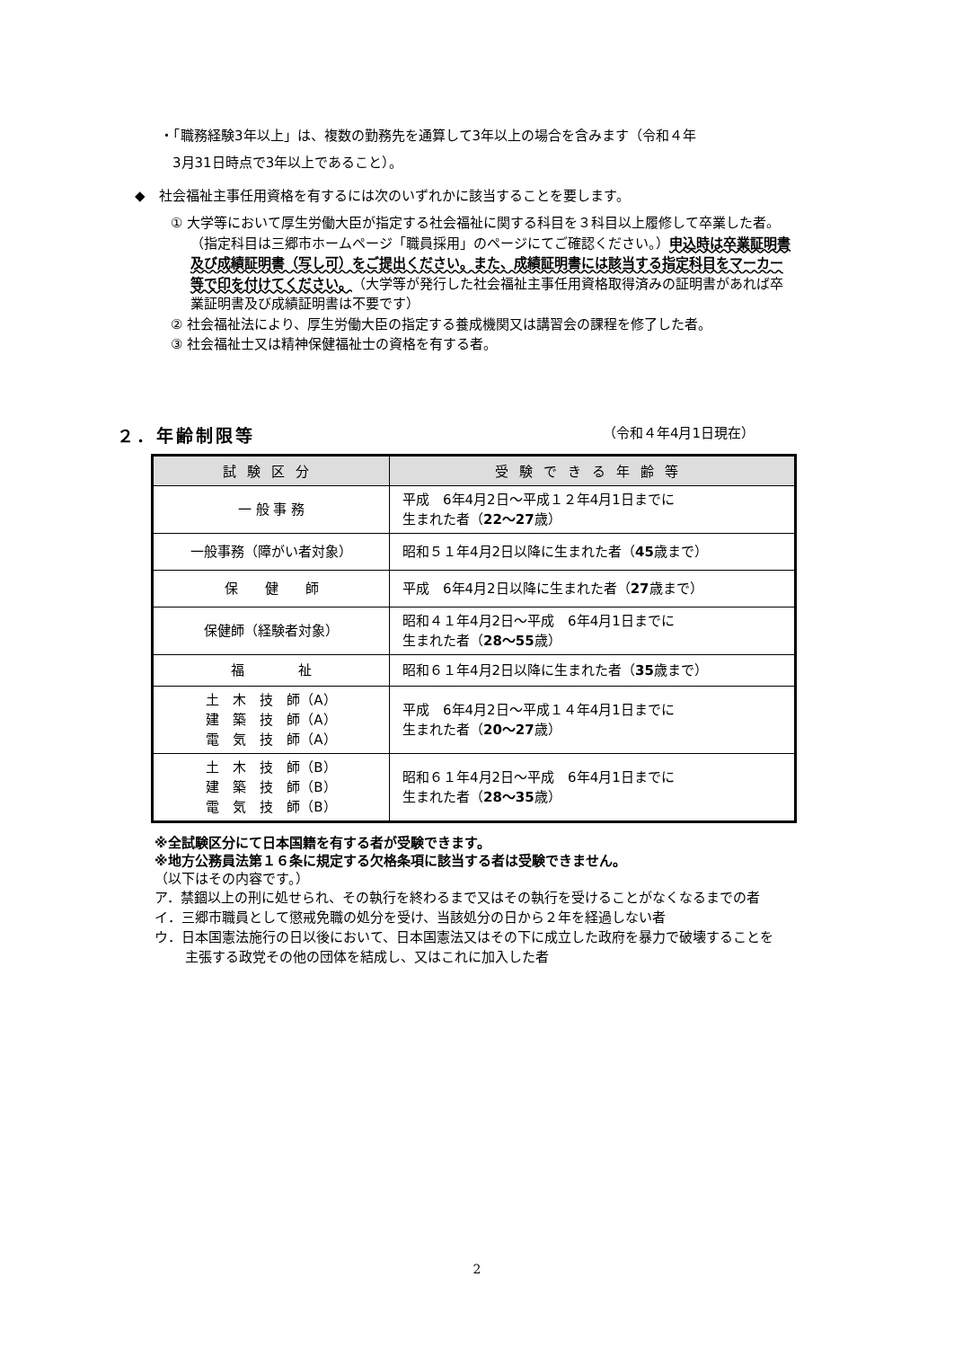・「職務経験3年以上」は、複数の勤務先を通算して3年以上の場合を含みます（令和４年
3月31日時点で3年以上であること）。
◆　社会福祉主事任用資格を有するには次のいずれかに該当することを要します。
① 大学等において厚生労働大臣が指定する社会福祉に関する科目を３科目以上履修して卒業した者。（指定科目は三郷市ホームページ「職員採用」のページにてご確認ください。）申込時は卒業証明書及び成績証明書（写し可）をご提出ください。また、成績証明書には該当する指定科目をマーカー等で印を付けてください。（大学等が発行した社会福祉主事任用資格取得済みの証明書があれば卒業証明書及び成績証明書は不要です）
② 社会福祉法により、厚生労働大臣の指定する養成機関又は講習会の課程を修了した者。
③ 社会福祉士又は精神保健福祉士の資格を有する者。
２．年齢制限等 （令和４年4月1日現在）
| 試験区分 | 受験できる年齢等 |
| --- | --- |
| 一 般 事 務 | 平成 6年4月2日～平成１２年4月1日までに 生まれた者（ 22～27 歳） |
| 一般事務（障がい者対象） | 昭和５１年4月2日以降に生まれた者（ 45 歳まで） |
| 保 健 師 | 平成 6年4月2日以降に生まれた者（ 27 歳まで） |
| 保健師（経験者対象） | 昭和４１年4月2日～平成 6年4月1日までに 生まれた者（ 28～55 歳） |
| 福 祉 | 昭和６１年4月2日以降に生まれた者（ 35 歳まで） |
| 土 木 技 師（A） 建 築 技 師（A） 電 気 技 師（A） | 平成 6年4月2日～平成１４年4月1日までに 生まれた者（ 20～27 歳） |
| 土 木 技 師（B） 建 築 技 師（B） 電 気 技 師（B） | 昭和６１年4月2日～平成 6年4月1日までに 生まれた者（ 28～35 歳） |
※全試験区分にて日本国籍を有する者が受験できます。
※地方公務員法第１６条に規定する欠格条項に該当する者は受験できません。
（以下はその内容です。）
ア．禁錮以上の刑に処せられ、その執行を終わるまで又はその執行を受けることがなくなるまでの者
イ．三郷市職員として懲戒免職の処分を受け、当該処分の日から２年を経過しない者
ウ．日本国憲法施行の日以後において、日本国憲法又はその下に成立した政府を暴力で破壊することを主張する政党その他の団体を結成し、又はこれに加入した者
2